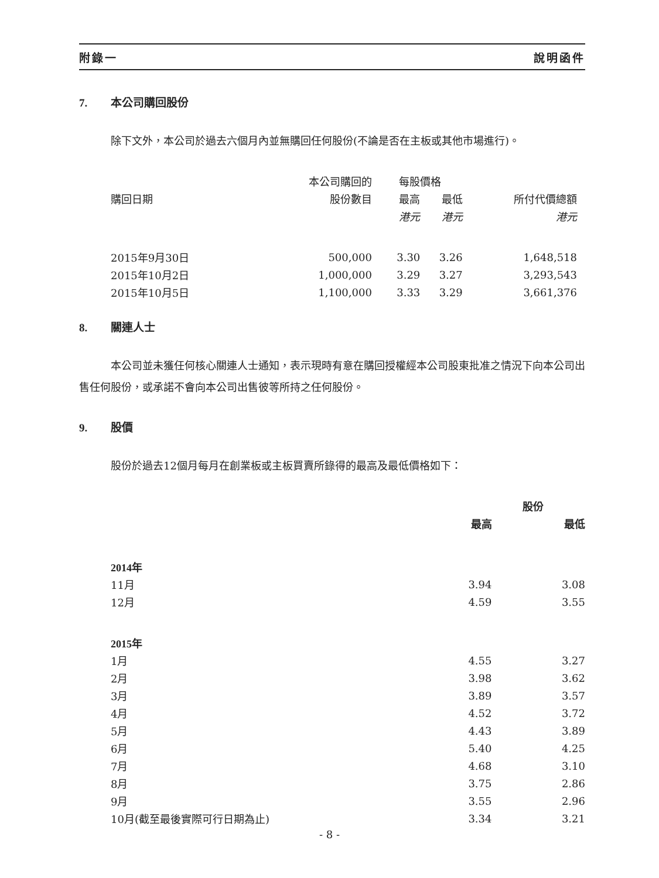附錄一 說明函件
7. 本公司購回股份
除下文外，本公司於過去六個月內並無購回任何股份(不論是否在主板或其他市場進行)。
| | 本公司購回的 | 每股價格 | | |
| --- | --- | --- | --- | --- |
| 購回日期 | 股份數目 | 最高 | 最低 | 所付代價總額 |
| | | 港元 | 港元 | 港元 |
| 2015年9月30日 | 500,000 | 3.30 | 3.26 | 1,648,518 |
| 2015年10月2日 | 1,000,000 | 3.29 | 3.27 | 3,293,543 |
| 2015年10月5日 | 1,100,000 | 3.33 | 3.29 | 3,661,376 |
8. 關連人士
本公司並未獲任何核心關連人士通知，表示現時有意在購回授權經本公司股東批准之情況下向本公司出售任何股份，或承諾不會向本公司出售彼等所持之任何股份。
9. 股價
股份於過去12個月每月在創業板或主板買賣所錄得的最高及最低價格如下：
| | 股份 | |
| --- | --- | --- |
| | 最高 | 最低 |
| 2014年 | | |
| 11月 | 3.94 | 3.08 |
| 12月 | 4.59 | 3.55 |
| 2015年 | | |
| 1月 | 4.55 | 3.27 |
| 2月 | 3.98 | 3.62 |
| 3月 | 3.89 | 3.57 |
| 4月 | 4.52 | 3.72 |
| 5月 | 4.43 | 3.89 |
| 6月 | 5.40 | 4.25 |
| 7月 | 4.68 | 3.10 |
| 8月 | 3.75 | 2.86 |
| 9月 | 3.55 | 2.96 |
| 10月(截至最後實際可行日期為止) | 3.34 | 3.21 |
- 8 -